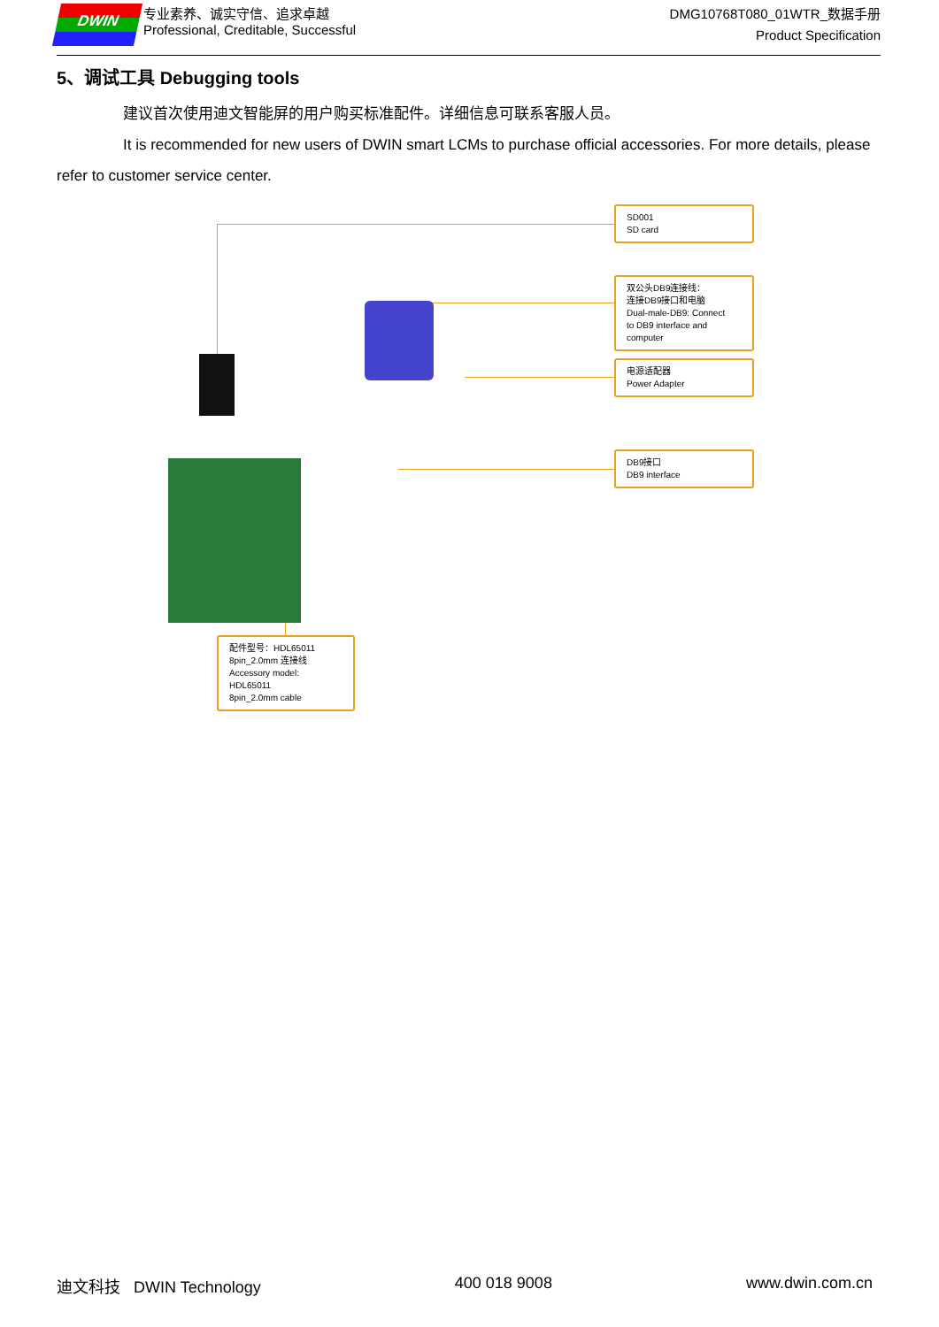DWIN
专业素养、诚实守信、追求卓越
Professional, Creditable, Successful
DMG10768T080_01WTR_数据手册
Product Specification
5、调试工具 Debugging tools
建议首次使用迪文智能屏的用户购买标准配件。详细信息可联系客服人员。
It is recommended for new users of DWIN smart LCMs to purchase official accessories. For more details, please refer to customer service center.
SD001
SD card
双公头DB9连接线：
连接DB9接口和电脑
Dual-male-DB9: Connect
to DB9 interface and computer
电源适配器
Power Adapter
DB9接口
DB9 interface
配件型号：HDL65011
8pin_2.0mm 连接线
Accessory model: HDL65011
8pin_2.0mm cable
迪文科技 DWIN Technology 400 018 9008 www.dwin.com.cn